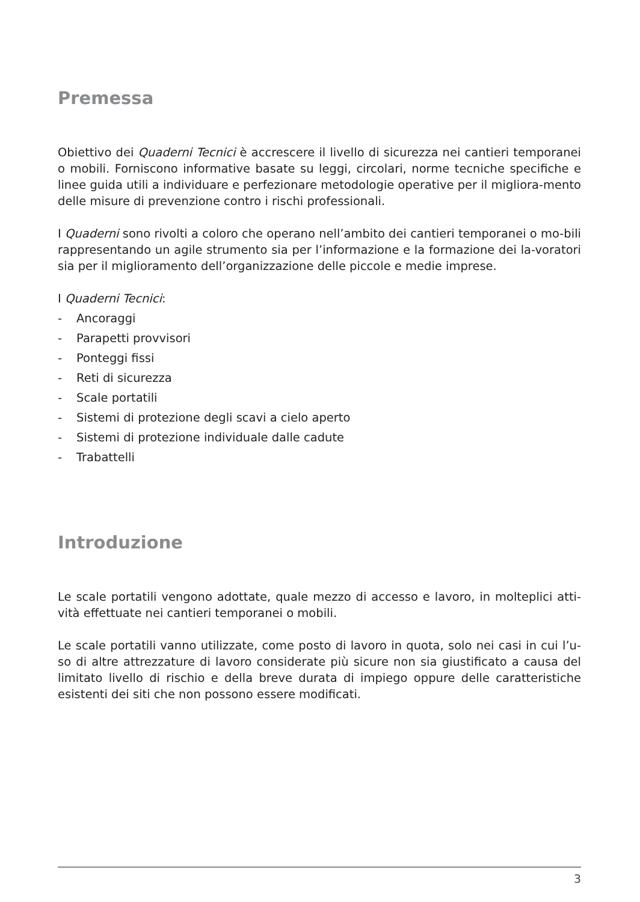Premessa
Obiettivo dei Quaderni Tecnici è accrescere il livello di sicurezza nei cantieri temporanei o mobili. Forniscono informative basate su leggi, circolari, norme tecniche specifiche e linee guida utili a individuare e perfezionare metodologie operative per il migliora-mento delle misure di prevenzione contro i rischi professionali.
I Quaderni sono rivolti a coloro che operano nell’ambito dei cantieri temporanei o mo-bili rappresentando un agile strumento sia per l’informazione e la formazione dei la-voratori sia per il miglioramento dell’organizzazione delle piccole e medie imprese.
I Quaderni Tecnici:
- Ancoraggi
- Parapetti provvisori
- Ponteggi fissi
- Reti di sicurezza
- Scale portatili
- Sistemi di protezione degli scavi a cielo aperto
- Sistemi di protezione individuale dalle cadute
- Trabattelli
Introduzione
Le scale portatili vengono adottate, quale mezzo di accesso e lavoro, in molteplici atti-vità effettuate nei cantieri temporanei o mobili.
Le scale portatili vanno utilizzate, come posto di lavoro in quota, solo nei casi in cui l’u-so di altre attrezzature di lavoro considerate più sicure non sia giustificato a causa del limitato livello di rischio e della breve durata di impiego oppure delle caratteristiche esistenti dei siti che non possono essere modificati.
3